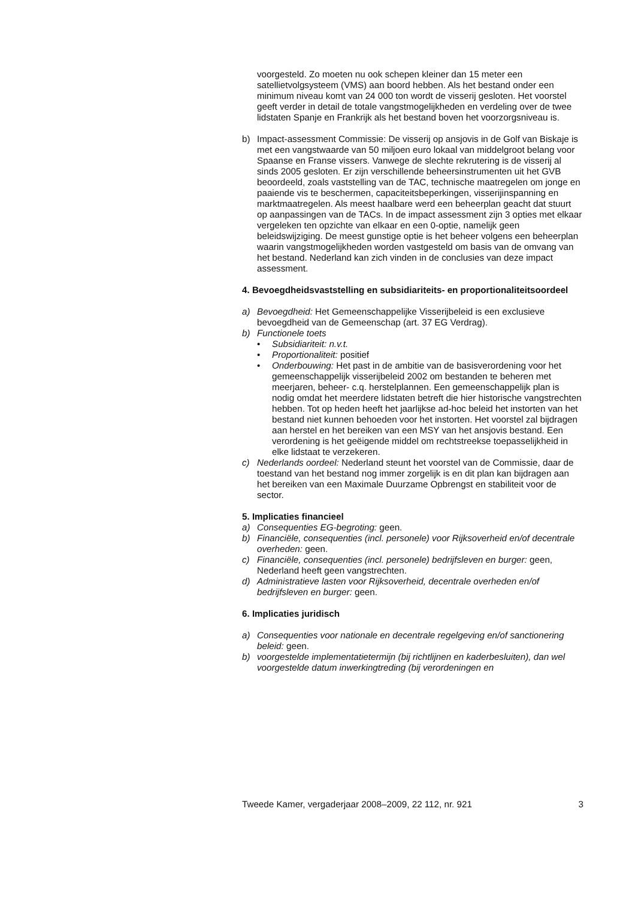voorgesteld. Zo moeten nu ook schepen kleiner dan 15 meter een satellietvolgsysteem (VMS) aan boord hebben. Als het bestand onder een minimum niveau komt van 24 000 ton wordt de visserij gesloten. Het voorstel geeft verder in detail de totale vangstmogelijkheden en verdeling over de twee lidstaten Spanje en Frankrijk als het bestand boven het voorzorgsniveau is.
b) Impact-assessment Commissie: De visserij op ansjovis in de Golf van Biskaje is met een vangstwaarde van 50 miljoen euro lokaal van middelgroot belang voor Spaanse en Franse vissers. Vanwege de slechte rekrutering is de visserij al sinds 2005 gesloten. Er zijn verschillende beheersinstrumenten uit het GVB beoordeeld, zoals vaststelling van de TAC, technische maatregelen om jonge en paaiende vis te beschermen, capaciteitsbeperkingen, visserijinspanning en marktmaatregelen. Als meest haalbare werd een beheerplan geacht dat stuurt op aanpassingen van de TACs. In de impact assessment zijn 3 opties met elkaar vergeleken ten opzichte van elkaar en een 0-optie, namelijk geen beleidswijziging. De meest gunstige optie is het beheer volgens een beheerplan waarin vangstmogelijkheden worden vastgesteld om basis van de omvang van het bestand. Nederland kan zich vinden in de conclusies van deze impact assessment.
4. Bevoegdheidsvaststelling en subsidiariteits- en proportionaliteitsoordeel
a) Bevoegdheid: Het Gemeenschappelijke Visserijbeleid is een exclusieve bevoegdheid van de Gemeenschap (art. 37 EG Verdrag).
b) Functionele toets
• Subsidiariteit: n.v.t.
• Proportionaliteit: positief
• Onderbouwing: Het past in de ambitie van de basisverordening voor het gemeenschappelijk visserijbeleid 2002 om bestanden te beheren met meerjaren, beheer- c.q. herstelplannen. Een gemeenschappelijk plan is nodig omdat het meerdere lidstaten betreft die hier historische vangstrechten hebben. Tot op heden heeft het jaarlijkse ad-hoc beleid het instorten van het bestand niet kunnen behoeden voor het instorten. Het voorstel zal bijdragen aan herstel en het bereiken van een MSY van het ansjovis bestand. Een verordening is het geëigende middel om rechtstreekse toepasselijkheid in elke lidstaat te verzekeren.
c) Nederlands oordeel: Nederland steunt het voorstel van de Commissie, daar de toestand van het bestand nog immer zorgelijk is en dit plan kan bijdragen aan het bereiken van een Maximale Duurzame Opbrengst en stabiliteit voor de sector.
5. Implicaties financieel
a) Consequenties EG-begroting: geen.
b) Financiële, consequenties (incl. personele) voor Rijksoverheid en/of decentrale overheden: geen.
c) Financiële, consequenties (incl. personele) bedrijfsleven en burger: geen, Nederland heeft geen vangstrechten.
d) Administratieve lasten voor Rijksoverheid, decentrale overheden en/of bedrijfsleven en burger: geen.
6. Implicaties juridisch
a) Consequenties voor nationale en decentrale regelgeving en/of sanctionering beleid: geen.
b) voorgestelde implementatietermijn (bij richtlijnen en kaderbesluiten), dan wel voorgestelde datum inwerkingtreding (bij verordeningen en
Tweede Kamer, vergaderjaar 2008–2009, 22 112, nr. 921 3